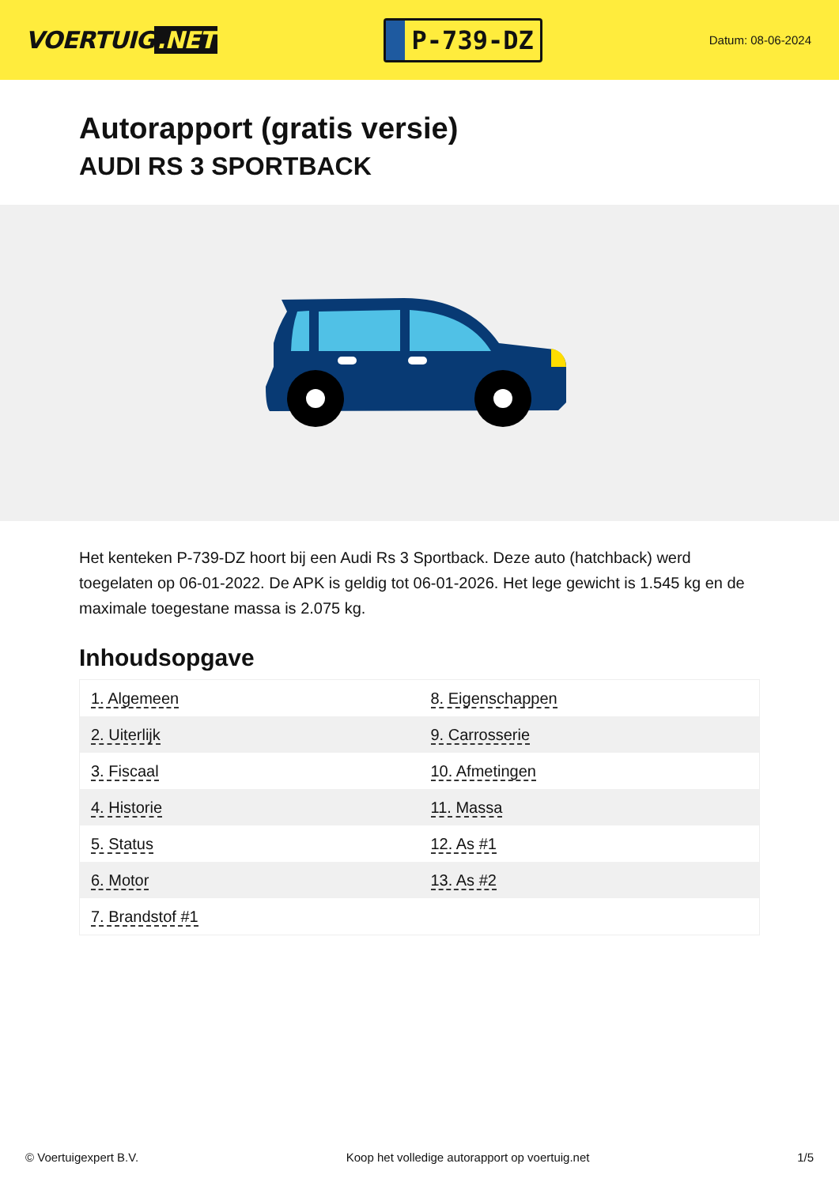VOERTUIG.NET
P-739-DZ
Datum: 08-06-2024
Autorapport (gratis versie)
AUDI RS 3 SPORTBACK
Het kenteken P-739-DZ hoort bij een Audi Rs 3 Sportback. Deze auto (hatchback) werd toegelaten op 06-01-2022. De APK is geldig tot 06-01-2026. Het lege gewicht is 1.545 kg en de maximale toegestane massa is 2.075 kg.
Inhoudsopgave
| 1. Algemeen | 8. Eigenschappen |
| 2. Uiterlijk | 9. Carrosserie |
| 3. Fiscaal | 10. Afmetingen |
| 4. Historie | 11. Massa |
| 5. Status | 12. As #1 |
| 6. Motor | 13. As #2 |
| 7. Brandstof #1 | |
© Voertuigexpert B.V. Koop het volledige autorapport op voertuig.net 1/5